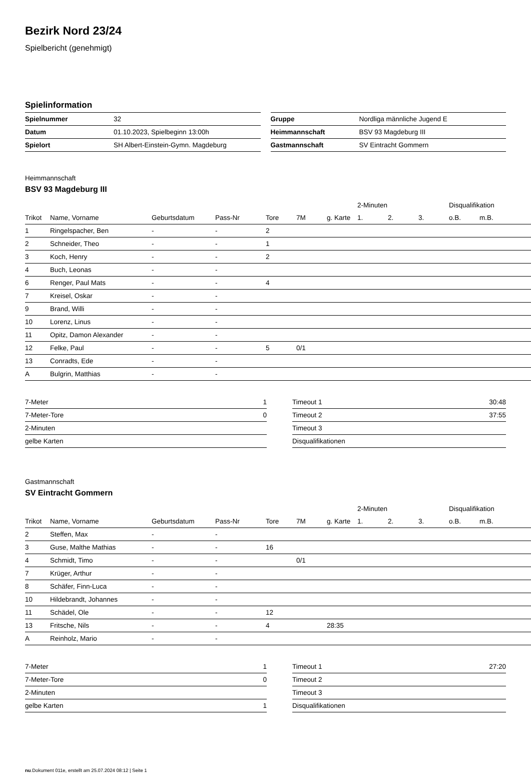Bezirk Nord 23/24
Spielbericht (genehmigt)
Spielinformation
| Spielnummer | 32 |
| Datum | 01.10.2023, Spielbeginn 13:00h |
| Spielort | SH Albert-Einstein-Gymn. Magdeburg |
| Gruppe | Nordliga männliche Jugend E |
| Heimmannschaft | BSV 93 Magdeburg III |
| Gastmannschaft | SV Eintracht Gommern |
Heimmannschaft
BSV 93 Magdeburg III
| | | | | | | | 2-Minuten | | | Disqualifikation | |
| --- | --- | --- | --- | --- | --- | --- | --- | --- | --- | --- | --- |
| Trikot | Name, Vorname | Geburtsdatum | Pass-Nr | Tore | 7M | g. Karte | 1. | 2. | 3. | o.B. | m.B. |
| 1 | Ringelspacher, Ben | - | - | 2 | | | | | | | |
| 2 | Schneider, Theo | - | - | 1 | | | | | | | |
| 3 | Koch, Henry | - | - | 2 | | | | | | | |
| 4 | Buch, Leonas | - | - | | | | | | | | |
| 6 | Renger, Paul Mats | - | - | 4 | | | | | | | |
| 7 | Kreisel, Oskar | - | - | | | | | | | | |
| 9 | Brand, Willi | - | - | | | | | | | | |
| 10 | Lorenz, Linus | - | - | | | | | | | | |
| 11 | Opitz, Damon Alexander | - | - | | | | | | | | |
| 12 | Felke, Paul | - | - | 5 | 0/1 | | | | | | |
| 13 | Conradts, Ede | - | - | | | | | | | | |
| A | Bulgrin, Matthias | - | - | | | | | | | | |
| 7-Meter | 1 |
| 7-Meter-Tore | 0 |
| 2-Minuten | |
| gelbe Karten | |
| Timeout 1 | 30:48 |
| Timeout 2 | 37:55 |
| Timeout 3 | |
| Disqualifikationen | |
Gastmannschaft
SV Eintracht Gommern
| | | | | | | | 2-Minuten | | | Disqualifikation | |
| --- | --- | --- | --- | --- | --- | --- | --- | --- | --- | --- | --- |
| Trikot | Name, Vorname | Geburtsdatum | Pass-Nr | Tore | 7M | g. Karte | 1. | 2. | 3. | o.B. | m.B. |
| 2 | Steffen, Max | - | - | | | | | | | | |
| 3 | Guse, Malthe Mathias | - | - | 16 | | | | | | | |
| 4 | Schmidt, Timo | - | - | | 0/1 | | | | | | |
| 7 | Krüger, Arthur | - | - | | | | | | | | |
| 8 | Schäfer, Finn-Luca | - | - | | | | | | | | |
| 10 | Hildebrandt, Johannes | - | - | | | | | | | | |
| 11 | Schädel, Ole | - | - | 12 | | | | | | | |
| 13 | Fritsche, Nils | - | - | 4 | | 28:35 | | | | | |
| A | Reinholz, Mario | - | - | | | | | | | | |
| 7-Meter | 1 |
| 7-Meter-Tore | 0 |
| 2-Minuten | |
| gelbe Karten | 1 |
| Timeout 1 | 27:20 |
| Timeout 2 | |
| Timeout 3 | |
| Disqualifikationen | |
nu.Dokument 011e, erstellt am 25.07.2024 08:12 | Seite 1